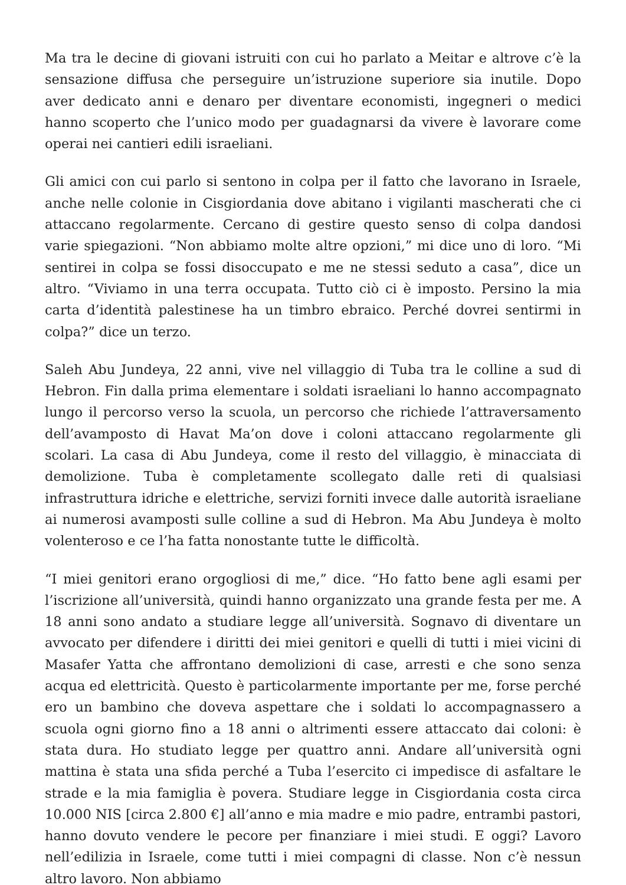Ma tra le decine di giovani istruiti con cui ho parlato a Meitar e altrove c’è la sensazione diffusa che perseguire un’istruzione superiore sia inutile. Dopo aver dedicato anni e denaro per diventare economisti, ingegneri o medici hanno scoperto che l’unico modo per guadagnarsi da vivere è lavorare come operai nei cantieri edili israeliani.
Gli amici con cui parlo si sentono in colpa per il fatto che lavorano in Israele, anche nelle colonie in Cisgiordania dove abitano i vigilanti mascherati che ci attaccano regolarmente. Cercano di gestire questo senso di colpa dandosi varie spiegazioni. “Non abbiamo molte altre opzioni,” mi dice uno di loro. “Mi sentirei in colpa se fossi disoccupato e me ne stessi seduto a casa”, dice un altro. “Viviamo in una terra occupata. Tutto ciò ci è imposto. Persino la mia carta d’identità palestinese ha un timbro ebraico. Perché dovrei sentirmi in colpa?” dice un terzo.
Saleh Abu Jundeya, 22 anni, vive nel villaggio di Tuba tra le colline a sud di Hebron. Fin dalla prima elementare i soldati israeliani lo hanno accompagnato lungo il percorso verso la scuola, un percorso che richiede l’attraversamento dell’avamposto di Havat Ma’on dove i coloni attaccano regolarmente gli scolari. La casa di Abu Jundeya, come il resto del villaggio, è minacciata di demolizione. Tuba è completamente scollegato dalle reti di qualsiasi infrastruttura idriche e elettriche, servizi forniti invece dalle autorità israeliane ai numerosi avamposti sulle colline a sud di Hebron. Ma Abu Jundeya è molto volenteroso e ce l’ha fatta nonostante tutte le difficoltà.
“I miei genitori erano orgogliosi di me,” dice. “Ho fatto bene agli esami per l’iscrizione all’università, quindi hanno organizzato una grande festa per me. A 18 anni sono andato a studiare legge all’università. Sognavo di diventare un avvocato per difendere i diritti dei miei genitori e quelli di tutti i miei vicini di Masafer Yatta che affrontano demolizioni di case, arresti e che sono senza acqua ed elettricità. Questo è particolarmente importante per me, forse perché ero un bambino che doveva aspettare che i soldati lo accompagnassero a scuola ogni giorno fino a 18 anni o altrimenti essere attaccato dai coloni: è stata dura. Ho studiato legge per quattro anni. Andare all’università ogni mattina è stata una sfida perché a Tuba l’esercito ci impedisce di asfaltare le strade e la mia famiglia è povera. Studiare legge in Cisgiordania costa circa 10.000 NIS [circa 2.800 €] all’anno e mia madre e mio padre, entrambi pastori, hanno dovuto vendere le pecore per finanziare i miei studi. E oggi? Lavoro nell’edilizia in Israele, come tutti i miei compagni di classe. Non c’è nessun altro lavoro. Non abbiamo